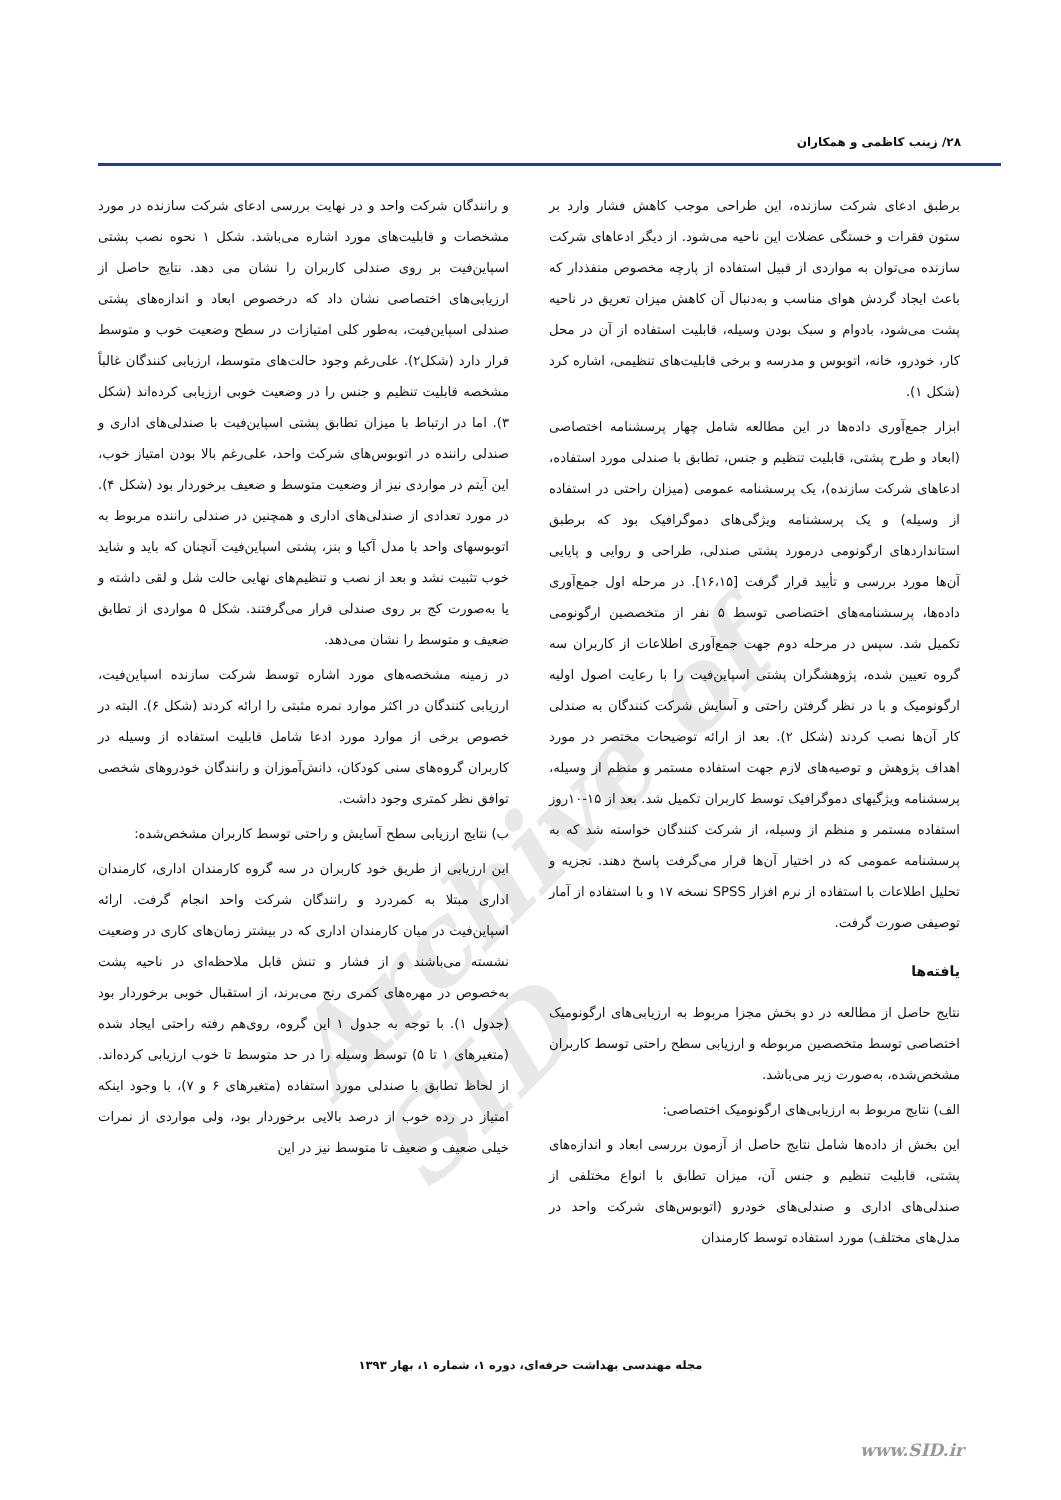Archive of SID
۲۸/ زینب کاظمی و همکاران
برطبق ادعای شرکت سازنده، این طراحی موجب کاهش فشار وارد بر ستون فقرات و خستگی عضلات این ناحیه می‌شود. از دیگر ادعاهای شرکت سازنده می‌توان به مواردی از قبیل استفاده از پارچه مخصوص منفذدار که باعث ایجاد گردش هوای مناسب و به‌دنبال آن کاهش میزان تعریق در ناحیه پشت می‌شود، بادوام و سبک بودن وسیله، قابلیت استفاده از آن در محل کار، خودرو، خانه، اتوبوس و مدرسه و برخی قابلیت‌های تنظیمی، اشاره کرد (شکل ۱).
ابزار جمع‌آوری داده‌ها در این مطالعه شامل چهار پرسشنامه اختصاصی (ابعاد و طرح پشتی، قابلیت تنظیم و جنس، تطابق با صندلی مورد استفاده، ادعاهای شرکت سازنده)، یک پرسشنامه عمومی (میزان راحتی در استفاده از وسیله) و یک پرسشنامه ویژگی‌های دموگرافیک بود که برطبق استانداردهای ارگونومی درمورد پشتی صندلی، طراحی و روایی و پایایی آن‌ها مورد بررسی و تأیید قرار گرفت [۱۶،۱۵]. در مرحله اول جمع‌آوری داده‌ها، پرسشنامه‌های اختصاصی توسط ۵ نفر از متخصصین ارگونومی تکمیل شد. سپس در مرحله دوم جهت جمع‌آوری اطلاعات از کاربران سه گروه تعیین شده، پژوهشگران پشتی اسپاین‌فیت را با رعایت اصول اولیه ارگونومیک و با در نظر گرفتن راحتی و آسایش شرکت کنندگان به صندلی کار آن‌ها نصب کردند (شکل ۲). بعد از ارائه توضیحات مختصر در مورد اهداف پژوهش و توصیه‌های لازم جهت استفاده مستمر و منظم از وسیله، پرسشنامه ویژگیهای دموگرافیک توسط کاربران تکمیل شد. بعد از ۱۵-۱۰روز استفاده مستمر و منظم از وسیله، از شرکت کنندگان خواسته شد که به پرسشنامه عمومی که در اختیار آن‌ها قرار می‌گرفت پاسخ دهند. تجزیه و تحلیل اطلاعات با استفاده از نرم افزار SPSS نسخه ۱۷ و با استفاده از آمار توصیفی صورت گرفت.
یافته‌ها
نتایج حاصل از مطالعه در دو بخش مجزا مربوط به ارزیابی‌های ارگونومیک اختصاصی توسط متخصصین مربوطه و ارزیابی سطح راحتی توسط کاربران مشخص‌شده، به‌صورت زیر می‌باشد.
الف) نتایج مربوط به ارزیابی‌های ارگونومیک اختصاصی:
این بخش از داده‌ها شامل نتایج حاصل از آزمون بررسی ابعاد و اندازه‌های پشتی، قابلیت تنظیم و جنس آن، میزان تطابق با انواع مختلفی از صندلی‌های اداری و صندلی‌های خودرو (اتوبوس‌های شرکت واحد در مدل‌های مختلف) مورد استفاده توسط کارمندان
و رانندگان شرکت واحد و در نهایت بررسی ادعای شرکت سازنده در مورد مشخصات و قابلیت‌های مورد اشاره می‌باشد. شکل ۱ نحوه نصب پشتی اسپاین‌فیت بر روی صندلی کاربران را نشان می دهد. نتایج حاصل از ارزیابی‌های اختصاصی نشان داد که درخصوص ابعاد و اندازه‌های پشتی صندلی اسپاین‌فیت، به‌طور کلی امتیازات در سطح وضعیت خوب و متوسط قرار دارد (شکل۲). علی‌رغم وجود حالت‌های متوسط، ارزیابی کنندگان غالباً مشخصه قابلیت تنظیم و جنس را در وضعیت خوبی ارزیابی کرده‌اند (شکل ۳). اما در ارتباط با میزان تطابق پشتی اسپاین‌فیت با صندلی‌های اداری و صندلی راننده در اتوبوس‌های شرکت واحد، علی‌رغم بالا بودن امتیاز خوب، این آیتم در مواردی نیز از وضعیت متوسط و ضعیف برخوردار بود (شکل ۴). در مورد تعدادی از صندلی‌های اداری و همچنین در صندلی راننده مربوط به اتوبوسهای واحد با مدل آکیا و بنز، پشتی اسپاین‌فیت آنچنان که باید و شاید خوب تثبیت نشد و بعد از نصب و تنظیم‌های نهایی حالت شل و لقی داشته و یا به‌صورت کج بر روی صندلی قرار می‌گرفتند. شکل ۵ مواردی از تطابق ضعیف و متوسط را نشان می‌دهد.
در زمینه مشخصه‌های مورد اشاره توسط شرکت سازنده اسپاین‌فیت، ارزیابی کنندگان در اکثر موارد نمره مثبتی را ارائه کردند (شکل ۶). البته در خصوص برخی از موارد مورد ادعا شامل قابلیت استفاده از وسیله در کاربران گروه‌های سنی کودکان، دانش‌آموزان و رانندگان خودروهای شخصی توافق نظر کمتری وجود داشت.
ب) نتایج ارزیابی سطح آسایش و راحتی توسط کاربران مشخص‌شده:
این ارزیابی از طریق خود کاربران در سه گروه کارمندان اداری، کارمندان اداری مبتلا به کمردرد و رانندگان شرکت واحد انجام گرفت. ارائه اسپاین‌فیت در میان کارمندان اداری که در بیشتر زمان‌های کاری در وضعیت نشسته می‌باشند و از فشار و تنش قابل ملاحظه‌ای در ناحیه پشت به‌خصوص در مهره‌های کمری رنج می‌برند، از استقبال خوبی برخوردار بود (جدول ۱). با توجه به جدول ۱ این گروه، روی‌هم رفته راحتی ایجاد شده (متغیرهای ۱ تا ۵) توسط وسیله را در حد متوسط تا خوب ارزیابی کرده‌اند. از لحاظ تطابق با صندلی مورد استفاده (متغیرهای ۶ و ۷)، با وجود اینکه امتیاز در رده خوب از درصد بالایی برخوردار بود، ولی مواردی از نمرات خیلی ضعیف و ضعیف تا متوسط نیز در این
مجله مهندسی بهداشت حرفه‌ای، دوره ۱، شماره ۱، بهار ۱۳۹۳
www.SID.ir